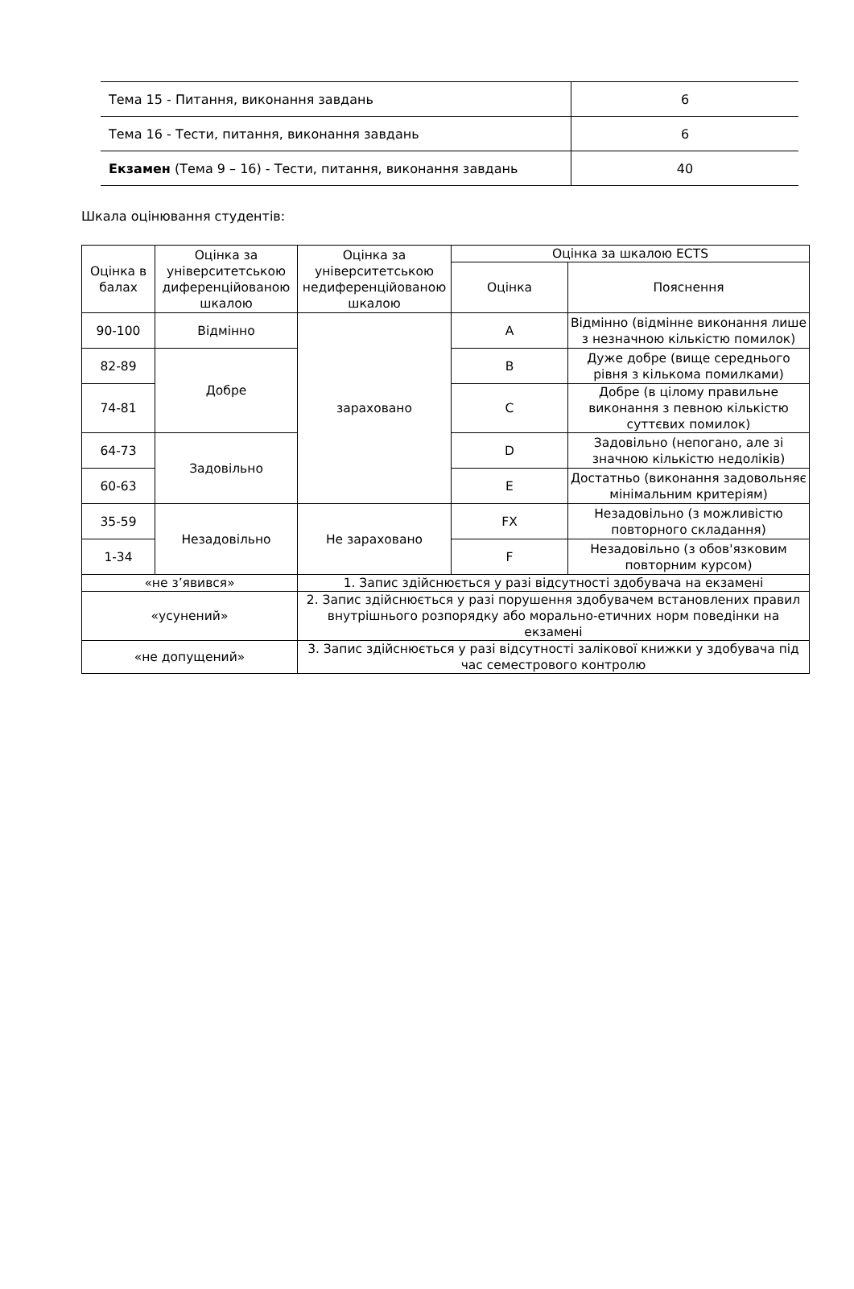| Тема 15 - Питання, виконання завдань | 6 |
| Тема 16 - Тести, питання, виконання завдань | 6 |
| Екзамен (Тема 9 – 16) - Тести, питання, виконання завдань | 40 |
Шкала оцінювання студентів:
| Оцінка в балах | Оцінка за університетською диференційованою шкалою | Оцінка за університетською недиференційованою шкалою | Оцінка за шкалою ECTS | |
| --- | --- | --- | --- | --- |
| | | | Оцінка | Пояснення |
| 90-100 | Відмінно | зараховано | A | Відмінно (відмінне виконання лише з незначною кількістю помилок) |
| 82-89 | Добре | | B | Дуже добре (вище середнього рівня з кількома помилками) |
| 74-81 | | | C | Добре (в цілому правильне виконання з певною кількістю суттєвих помилок) |
| 64-73 | Задовільно | | D | Задовільно (непогано, але зі значною кількістю недоліків) |
| 60-63 | | | E | Достатньо (виконання задовольняє мінімальним критеріям) |
| 35-59 | Незадовільно | Не зараховано | FX | Незадовільно (з можливістю повторного складання) |
| 1-34 | | | F | Незадовільно (з обов'язковим повторним курсом) |
| «не з’явився» | | 1. Запис здійснюється у разі відсутності здобувача на екзамені | | |
| «усунений» | | 2. Запис здійснюється у разі порушення здобувачем встановлених правил внутрішнього розпорядку або морально-етичних норм поведінки на екзамені | | |
| «не допущений» | | 3. Запис здійснюється у разі відсутності залікової книжки у здобувача під час семестрового контролю | | |